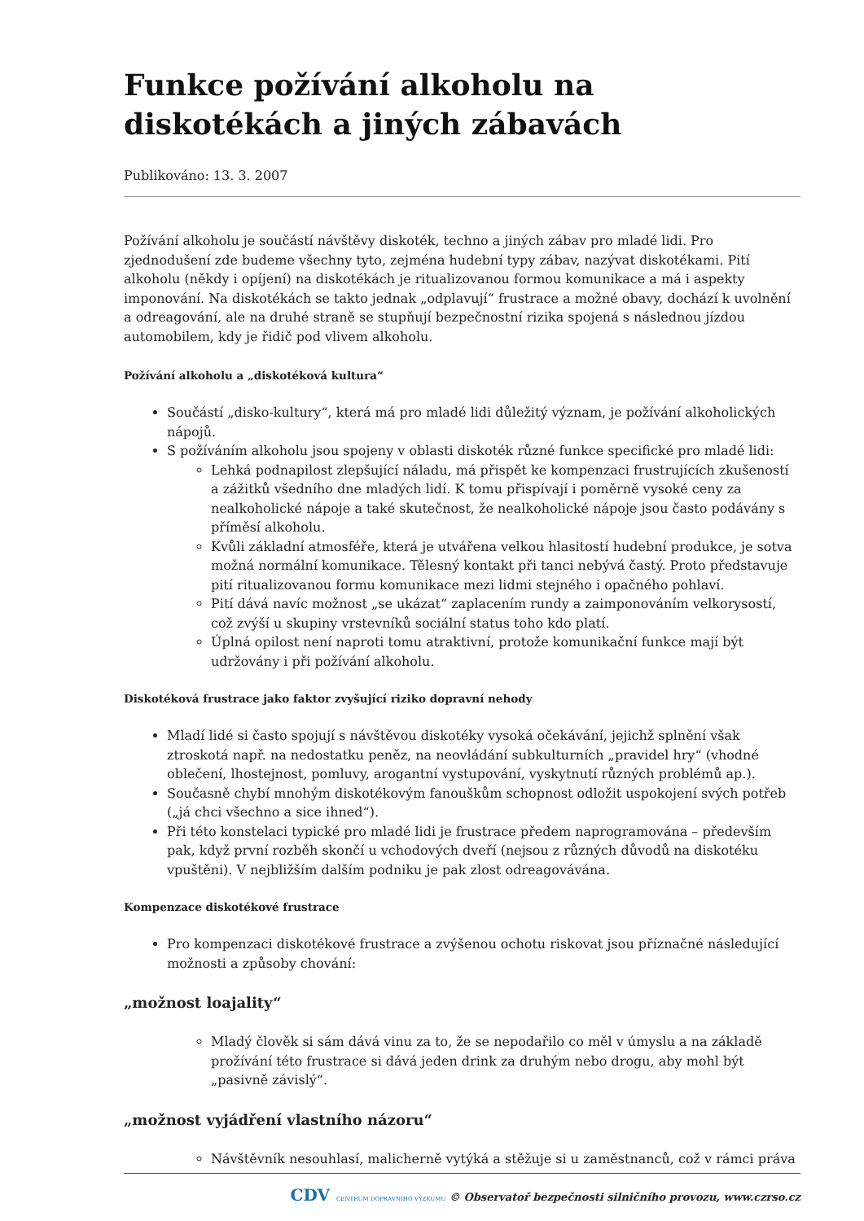Funkce požívání alkoholu na diskotékách a jiných zábavách
Publikováno: 13. 3. 2007
Požívání alkoholu je součástí návštěvy diskoték, techno a jiných zábav pro mladé lidi. Pro zjednodušení zde budeme všechny tyto, zejména hudební typy zábav, nazývat diskotékami. Pití alkoholu (někdy i opíjení) na diskotékách je ritualizovanou formou komunikace a má i aspekty imponování. Na diskotékách se takto jednak „odplavují“ frustrace a možné obavy, dochází k uvolnění a odreagování, ale na druhé straně se stupňují bezpečnostní rizika spojená s následnou jízdou automobilem, kdy je řidič pod vlivem alkoholu.
Požívání alkoholu a „diskotéková kultura“
Součástí „disko-kultury“, která má pro mladé lidi důležitý význam, je požívání alkoholických nápojů.
S požíváním alkoholu jsou spojeny v oblasti diskoték různé funkce specifické pro mladé lidi:
Lehká podnapilost zlepšující náladu, má přispět ke kompenzaci frustrujících zkušeností a zážitků všedního dne mladých lidí. K tomu přispívají i poměrně vysoké ceny za nealkoholické nápoje a také skutečnost, že nealkoholické nápoje jsou často podávány s příměsí alkoholu.
Kvůli základní atmosféře, která je utvářena velkou hlasitostí hudební produkce, je sotva možná normální komunikace. Tělesný kontakt při tanci nebývá častý. Proto představuje pití ritualizovanou formu komunikace mezi lidmi stejného i opačného pohlaví.
Pití dává navíc možnost „se ukázat“ zaplacením rundy a zaimponováním velkorysostí, což zvýší u skupiny vrstevníků sociální status toho kdo platí.
Úplná opilost není naproti tomu atraktivní, protože komunikační funkce mají být udržovány i při požívání alkoholu.
Diskotéková frustrace jako faktor zvyšující riziko dopravní nehody
Mladí lidé si často spojují s návštěvou diskotéky vysoká očekávání, jejichž splnění však ztroskotá např. na nedostatku peněz, na neovládání subkulturních „pravidel hry“ (vhodné oblečení, lhostejnost, pomluvy, arogantní vystupování, vyskytnutí různých problémů ap.).
Současně chybí mnohým diskotékovým fanouškům schopnost odložit uspokojení svých potřeb („já chci všechno a sice ihned“).
Při této konstelaci typické pro mladé lidi je frustrace předem naprogramována – především pak, když první rozběh skončí u vchodových dveří (nejsou z různých důvodů na diskotéku vpuštěni). V nejbližším dalším podniku je pak zlost odreagovávána.
Kompenzace diskotékové frustrace
Pro kompenzaci diskotékové frustrace a zvýšenou ochotu riskovat jsou příznačné následující možnosti a způsoby chování:
„možnost loajality“
Mladý člověk si sám dává vinu za to, že se nepodařilo co měl v úmyslu a na základě prožívání této frustrace si dává jeden drink za druhým nebo drogu, aby mohl být „pasivně závislý“.
„možnost vyjádření vlastního názoru“
Návštěvník nesouhlasí, malicherně vytýká a stěžuje si u zaměstnanců, což v rámci práva
CDV CENTRUM DOPRAVNÍHO VÝZKUMU © Observatoř bezpečnosti silničního provozu, www.czrso.cz